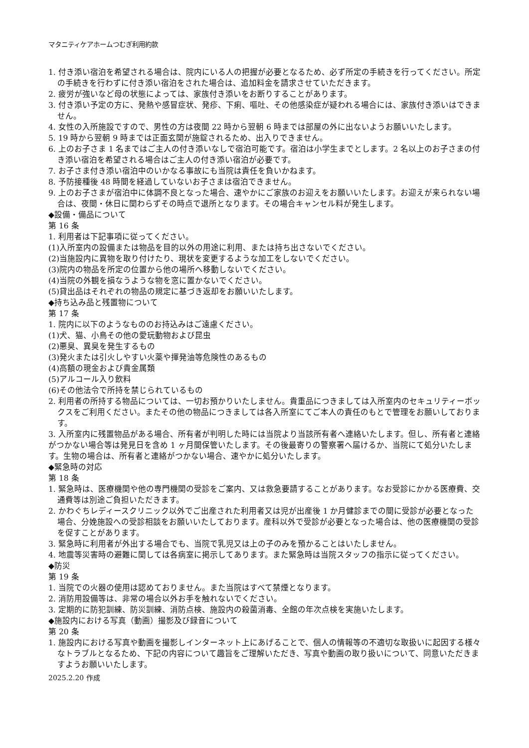マタニティケアホームつむぎ利用約款
1. 付き添い宿泊を希望される場合は、院内にいる人の把握が必要となるため、必ず所定の手続きを行ってください。所定の手続きを行わずに付き添い宿泊をされた場合は、追加料金を請求させていただきます。
2. 疲労が強いなど母の状態によっては、家族付き添いをお断りすることがあります。
3. 付き添い予定の方に、発熱や感冒症状、発疹、下痢、嘔吐、その他感染症が疑われる場合には、家族付き添いはできません。
4. 女性の入所施設ですので、男性の方は夜間 22 時から翌朝 6 時までは部屋の外に出ないようお願いいたします。
5. 19 時から翌朝 9 時までは正面玄関が施錠されるため、出入りできません。
6. 上のお子さま 1 名まではご主人の付き添いなしで宿泊可能です。宿泊は小学生までとします。2 名以上のお子さまの付き添い宿泊を希望される場合はご主人の付き添い宿泊が必要です。
7. お子さま付き添い宿泊中のいかなる事故にも当院は責任を負いかねます。
8. 予防接種後 48 時間を経過していないお子さまは宿泊できません。
9. 上のお子さまが宿泊中に体調不良となった場合、速やかにご家族のお迎えをお願いいたします。お迎えが来られない場合は、夜間・休日に関わらずその時点で退所となります。その場合キャンセル料が発生します。
◆設備・備品について
第 16 条
1. 利用者は下記事項に従ってください。
(1)入所室内の設備または物品を目的以外の用途に利用、または持ち出さないでください。
(2)当施設内に異物を取り付けたり、現状を変更するような加工をしないでください。
(3)院内の物品を所定の位置から他の場所へ移動しないでください。
(4)当院の外観を損なうような物を窓に置かないでください。
(5)貸出品はそれぞれの物品の規定に基づき返却をお願いいたします。
◆持ち込み品と残置物について
第 17 条
1. 院内に以下のようなもののお持込みはご遠慮ください。
(1)犬、猫、小鳥その他の愛玩動物および昆虫
(2)悪臭、異臭を発生するもの
(3)発火または引火しやすい火薬や揮発油等危険性のあるもの
(4)高額の現金および貴金属類
(5)アルコール入り飲料
(6)その他法令で所持を禁じられているもの
2. 利用者の所持する物品については、一切お預かりいたしません。貴重品につきましては入所室内のセキュリティーボックスをご利用ください。またその他の物品につきましては各入所室にてご本人の責任のもとで管理をお願いしております。
3. 入所室内に残置物品がある場合、所有者が判明した時には当院より当該所有者へ連絡いたします。但し、所有者と連絡がつかない場合等は発見日を含め 1 ヶ月間保管いたします。その後最寄りの警察署へ届けるか、当院にて処分いたします。生物の場合は、所有者と連絡がつかない場合、速やかに処分いたします。
◆緊急時の対応
第 18 条
1. 緊急時は、医療機関や他の専門機関の受診をご案内、又は救急要請することがあります。なお受診にかかる医療費、交通費等は別途ご負担いただきます。
2. かわぐちレディースクリニック以外でご出産された利用者又は児が出産後 1 か月健診までの間に受診が必要となった場合、分娩施設への受診相談をお願いいたしております。産科以外で受診が必要となった場合は、他の医療機関の受診を促すことがあります。
3. 緊急時に利用者が外出する場合でも、当院で乳児又は上の子のみを預かることはいたしません。
4. 地震等災害時の避難に関しては各病室に掲示してあります。また緊急時は当院スタッフの指示に従ってください。
◆防災
第 19 条
1. 当院での火器の使用は認めておりません。また当院はすべて禁煙となります。
2. 消防用設備等は、非常の場合以外お手を触れないでください。
3. 定期的に防犯訓練、防災訓練、消防点検、施設内の殺菌消毒、全館の年次点検を実施いたします。
◆施設内における写真（動画）撮影及び録音について
第 20 条
1. 施設内における写真や動画を撮影しインターネット上にあげることで、個人の情報等の不適切な取扱いに起因する様々なトラブルとなるため、下記の内容について趣旨をご理解いただき、写真や動画の取り扱いについて、同意いただきますようお願いいたします。
2025.2.20 作成